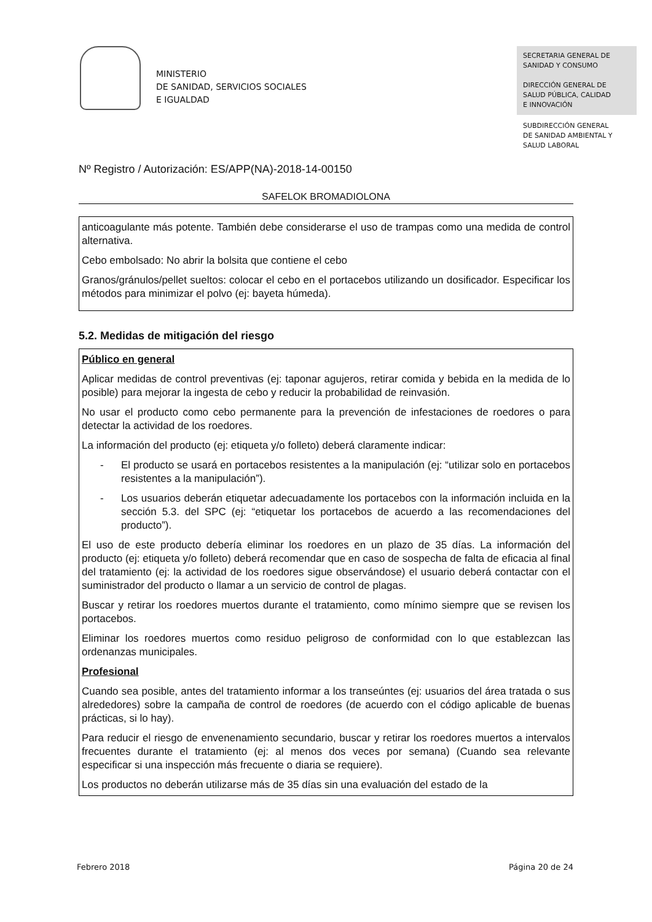MINISTERIO
DE SANIDAD, SERVICIOS SOCIALES
E IGUALDAD
SECRETARIA GENERAL DE
SANIDAD Y CONSUMO
DIRECCIÓN GENERAL DE
SALUD PÚBLICA, CALIDAD
E INNOVACIÓN
SUBDIRECCIÓN GENERAL
DE SANIDAD AMBIENTAL Y
SALUD LABORAL
Nº Registro / Autorización: ES/APP(NA)-2018-14-00150
SAFELOK BROMADIOLONA
anticoagulante más potente. También debe considerarse el uso de trampas como una medida de control alternativa.
Cebo embolsado: No abrir la bolsita que contiene el cebo
Granos/gránulos/pellet sueltos: colocar el cebo en el portacebos utilizando un dosificador. Especificar los métodos para minimizar el polvo (ej: bayeta húmeda).
5.2. Medidas de mitigación del riesgo
Público en general
Aplicar medidas de control preventivas (ej: taponar agujeros, retirar comida y bebida en la medida de lo posible) para mejorar la ingesta de cebo y reducir la probabilidad de reinvasión.
No usar el producto como cebo permanente para la prevención de infestaciones de roedores o para detectar la actividad de los roedores.
La información del producto (ej: etiqueta y/o folleto) deberá claramente indicar:
- El producto se usará en portacebos resistentes a la manipulación (ej: “utilizar solo en portacebos resistentes a la manipulación”).
- Los usuarios deberán etiquetar adecuadamente los portacebos con la información incluida en la sección 5.3. del SPC (ej: “etiquetar los portacebos de acuerdo a las recomendaciones del producto”).
El uso de este producto debería eliminar los roedores en un plazo de 35 días. La información del producto (ej: etiqueta y/o folleto) deberá recomendar que en caso de sospecha de falta de eficacia al final del tratamiento (ej: la actividad de los roedores sigue observándose) el usuario deberá contactar con el suministrador del producto o llamar a un servicio de control de plagas.
Buscar y retirar los roedores muertos durante el tratamiento, como mínimo siempre que se revisen los portacebos.
Eliminar los roedores muertos como residuo peligroso de conformidad con lo que establezcan las ordenanzas municipales.
Profesional
Cuando sea posible, antes del tratamiento informar a los transeúntes (ej: usuarios del área tratada o sus alrededores) sobre la campaña de control de roedores (de acuerdo con el código aplicable de buenas prácticas, si lo hay).
Para reducir el riesgo de envenenamiento secundario, buscar y retirar los roedores muertos a intervalos frecuentes durante el tratamiento (ej: al menos dos veces por semana) (Cuando sea relevante especificar si una inspección más frecuente o diaria se requiere).
Los productos no deberán utilizarse más de 35 días sin una evaluación del estado de la
Febrero 2018 Página 20 de 24